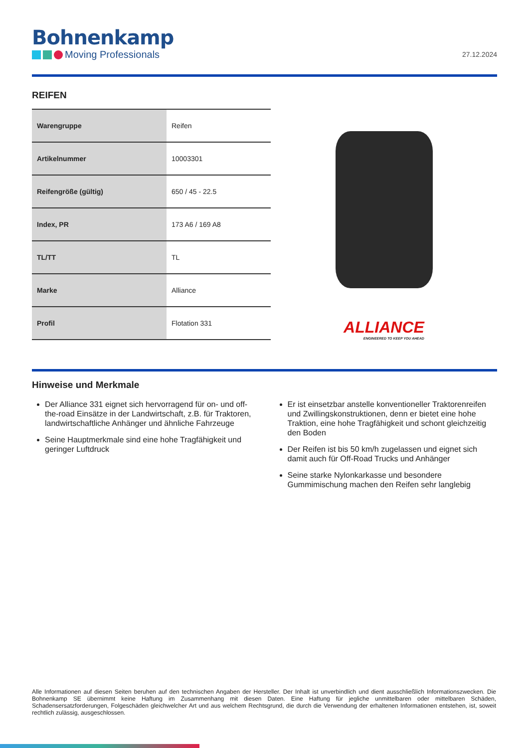Bohnenkamp
Moving Professionals
27.12.2024
REIFEN
| Warengruppe | Reifen |
| Artikelnummer | 10003301 |
| Reifengröße (gültig) | 650 / 45 - 22.5 |
| Index, PR | 173 A6 / 169 A8 |
| TL/TT | TL |
| Marke | Alliance |
| Profil | Flotation 331 |
ALLIANCE
ENGINEERED TO KEEP YOU AHEAD
Hinweise und Merkmale
Der Alliance 331 eignet sich hervorragend für on- und off-the-road Einsätze in der Landwirtschaft, z.B. für Traktoren, landwirtschaftliche Anhänger und ähnliche Fahrzeuge
Seine Hauptmerkmale sind eine hohe Tragfähigkeit und geringer Luftdruck
Er ist einsetzbar anstelle konventioneller Traktorenreifen und Zwillingskonstruktionen, denn er bietet eine hohe Traktion, eine hohe Tragfähigkeit und schont gleichzeitig den Boden
Der Reifen ist bis 50 km/h zugelassen und eignet sich damit auch für Off-Road Trucks und Anhänger
Seine starke Nylonkarkasse und besondere Gummimischung machen den Reifen sehr langlebig
Alle Informationen auf diesen Seiten beruhen auf den technischen Angaben der Hersteller. Der Inhalt ist unverbindlich und dient ausschließlich Informationszwecken. Die Bohnenkamp SE übernimmt keine Haftung im Zusammenhang mit diesen Daten. Eine Haftung für jegliche unmittelbaren oder mittelbaren Schäden, Schadensersatzforderungen, Folgeschäden gleichwelcher Art und aus welchem Rechtsgrund, die durch die Verwendung der erhaltenen Informationen entstehen, ist, soweit rechtlich zulässig, ausgeschlossen.